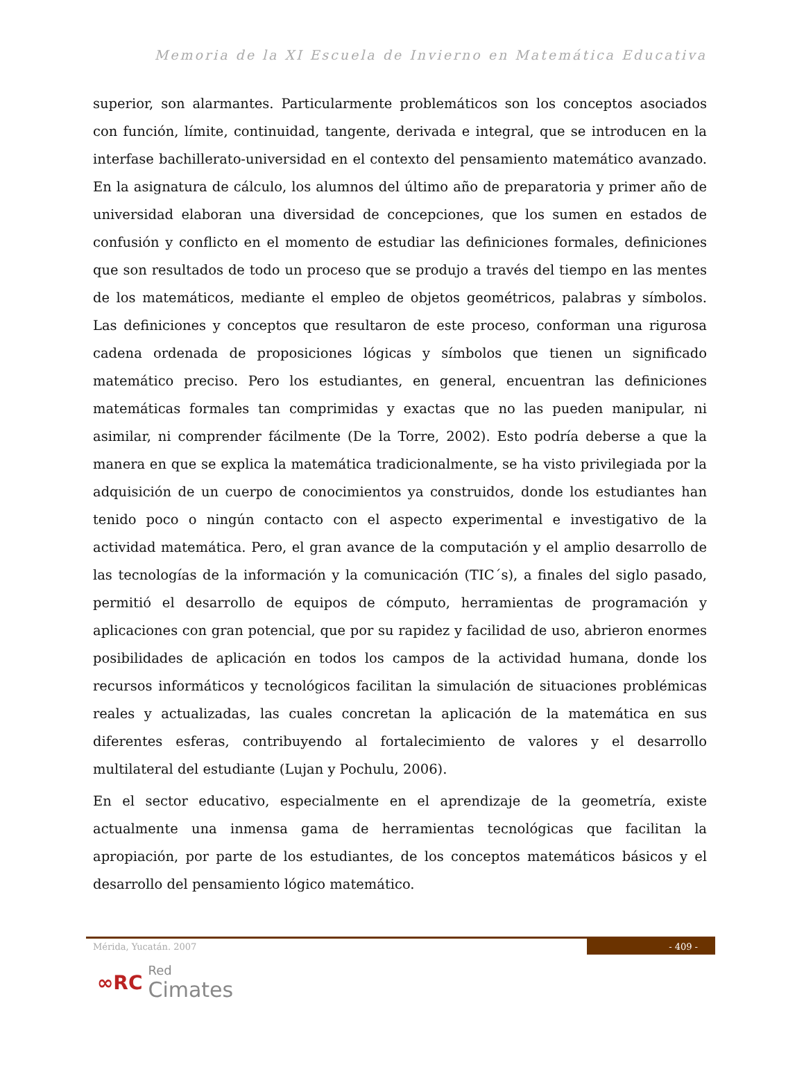Memoria de la XI Escuela de Invierno en Matemática Educativa
superior, son alarmantes. Particularmente problemáticos son los conceptos asociados con función, límite, continuidad, tangente, derivada e integral, que se introducen en la interfase bachillerato-universidad en el contexto del pensamiento matemático avanzado. En la asignatura de cálculo, los alumnos del último año de preparatoria y primer año de universidad elaboran una diversidad de concepciones, que los sumen en estados de confusión y conflicto en el momento de estudiar las definiciones formales, definiciones que son resultados de todo un proceso que se produjo a través del tiempo en las mentes de los matemáticos, mediante el empleo de objetos geométricos, palabras y símbolos. Las definiciones y conceptos que resultaron de este proceso, conforman una rigurosa cadena ordenada de proposiciones lógicas y símbolos que tienen un significado matemático preciso. Pero los estudiantes, en general, encuentran las definiciones matemáticas formales tan comprimidas y exactas que no las pueden manipular, ni asimilar, ni comprender fácilmente (De la Torre, 2002). Esto podría deberse a que la manera en que se explica la matemática tradicionalmente, se ha visto privilegiada por la adquisición de un cuerpo de conocimientos ya construidos, donde los estudiantes han tenido poco o ningún contacto con el aspecto experimental e investigativo de la actividad matemática. Pero, el gran avance de la computación y el amplio desarrollo de las tecnologías de la información y la comunicación (TIC´s), a finales del siglo pasado, permitió el desarrollo de equipos de cómputo, herramientas de programación y aplicaciones con gran potencial, que por su rapidez y facilidad de uso, abrieron enormes posibilidades de aplicación en todos los campos de la actividad humana, donde los recursos informáticos y tecnológicos facilitan la simulación de situaciones problémicas reales y actualizadas, las cuales concretan la aplicación de la matemática en sus diferentes esferas, contribuyendo al fortalecimiento de valores y el desarrollo multilateral del estudiante (Lujan y Pochulu, 2006).
En el sector educativo, especialmente en el aprendizaje de la geometría, existe actualmente una inmensa gama de herramientas tecnológicas que facilitan la apropiación, por parte de los estudiantes, de los conceptos matemáticos básicos y el desarrollo del pensamiento lógico matemático.
Mérida, Yucatán. 2007 - 409 -
∞RC Red
Cimates